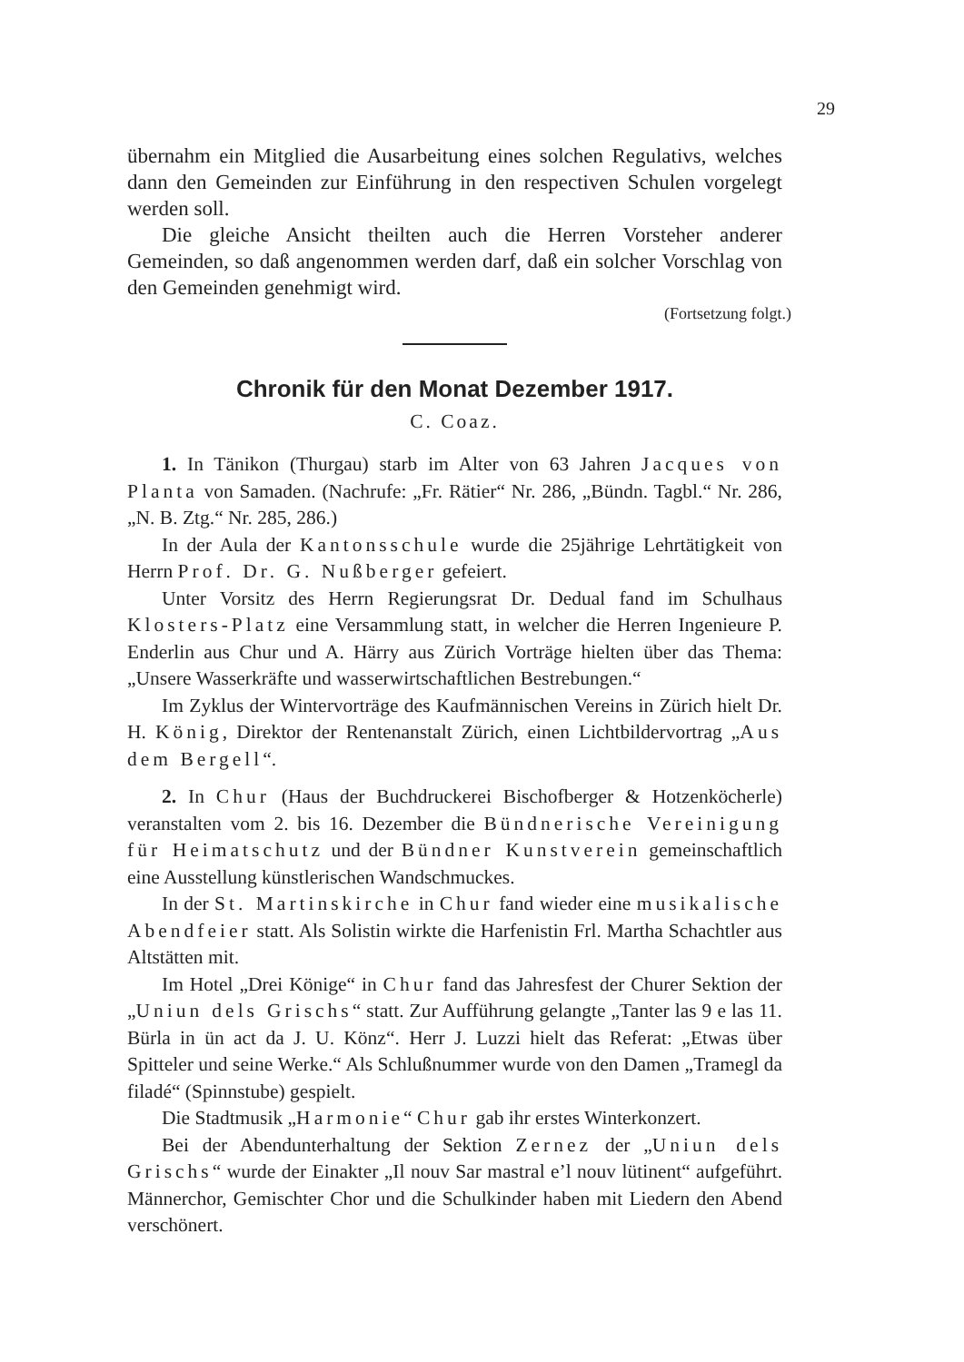29
übernahm ein Mitglied die Ausarbeitung eines solchen Regulativs, welches dann den Gemeinden zur Einführung in den respectiven Schulen vorgelegt werden soll.
Die gleiche Ansicht theilten auch die Herren Vorsteher anderer Gemeinden, so daß angenommen werden darf, daß ein solcher Vorschlag von den Gemeinden genehmigt wird.
(Fortsetzung folgt.)
Chronik für den Monat Dezember 1917.
C. Coaz.
1. In Tänikon (Thurgau) starb im Alter von 63 Jahren Jacques von Planta von Samaden. (Nachrufe: „Fr. Rätier“ Nr. 286, „Bündn. Tagbl.“ Nr. 286, „N. B. Ztg.“ Nr. 285, 286.)
In der Aula der Kantonsschule wurde die 25jährige Lehrtätigkeit von Herrn Prof. Dr. G. Nußberger gefeiert.
Unter Vorsitz des Herrn Regierungsrat Dr. Dedual fand im Schulhaus Klosters-Platz eine Versammlung statt, in welcher die Herren Ingenieure P. Enderlin aus Chur und A. Härry aus Zürich Vorträge hielten über das Thema: „Unsere Wasserkräfte und wasserwirtschaftlichen Bestrebungen.“
Im Zyklus der Wintervorträge des Kaufmännischen Vereins in Zürich hielt Dr. H. König, Direktor der Rentenanstalt Zürich, einen Lichtbildervortrag „Aus dem Bergell“.
2. In Chur (Haus der Buchdruckerei Bischofberger & Hotzenköcherle) veranstalten vom 2. bis 16. Dezember die Bündnerische Vereinigung für Heimatschutz und der Bündner Kunstverein gemeinschaftlich eine Ausstellung künstlerischen Wandschmuckes.
In der St. Martinskirche in Chur fand wieder eine musikalische Abendfeier statt. Als Solistin wirkte die Harfenistin Frl. Martha Schachtler aus Altstätten mit.
Im Hotel „Drei Könige“ in Chur fand das Jahresfest der Churer Sektion der „Uniun dels Grischs“ statt. Zur Aufführung gelangte „Tanter las 9 e las 11. Bürla in ün act da J. U. Könz“. Herr J. Luzzi hielt das Referat: „Etwas über Spitteler und seine Werke.“ Als Schlußnummer wurde von den Damen „Tramegl da filadé“ (Spinnstube) gespielt.
Die Stadtmusik „Harmonie“ Chur gab ihr erstes Winterkonzert.
Bei der Abendunterhaltung der Sektion Zernez der „Uniun dels Grischs“ wurde der Einakter „Il nouv Sar mastral e’l nouv lütinent“ aufgeführt. Männerchor, Gemischter Chor und die Schulkinder haben mit Liedern den Abend verschönert.